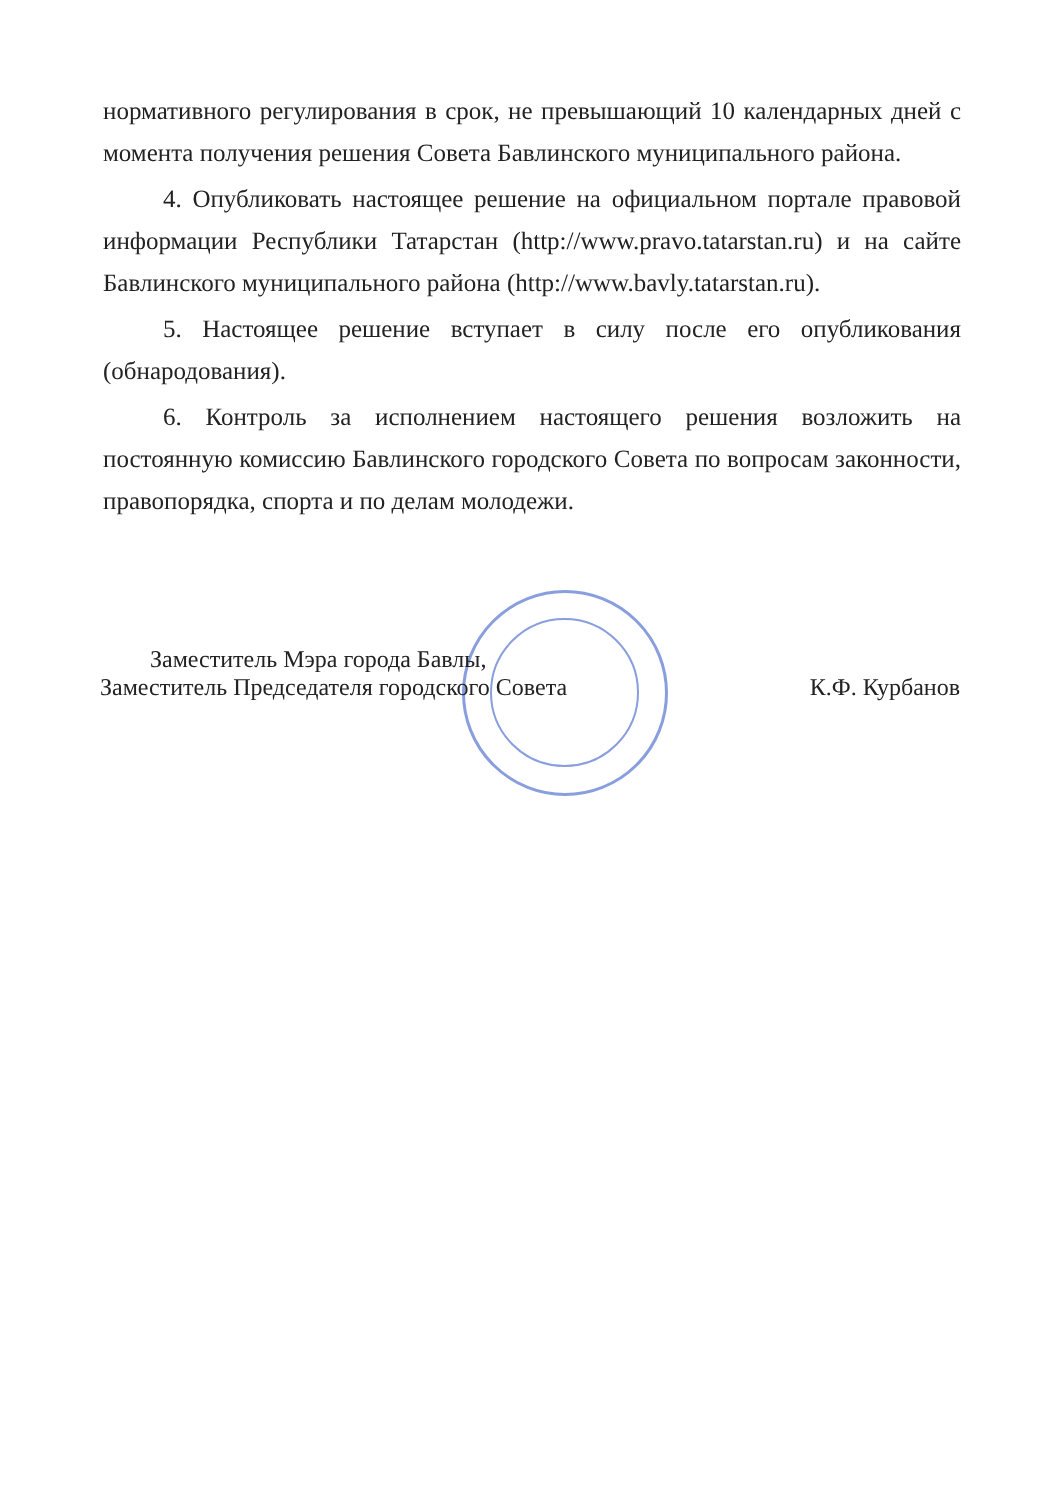нормативного регулирования в срок, не превышающий 10 календарных дней с момента получения решения Совета Бавлинского муниципального района.
4. Опубликовать настоящее решение на официальном портале правовой информации Республики Татарстан (http://www.pravo.tatarstan.ru) и на сайте Бавлинского муниципального района (http://www.bavly.tatarstan.ru).
5. Настоящее решение вступает в силу после его опубликования (обнародования).
6. Контроль за исполнением настоящего решения возложить на постоянную комиссию Бавлинского городского Совета по вопросам законности, правопорядка, спорта и по делам молодежи.
Заместитель Мэра города Бавлы,
Заместитель Председателя городского Совета
К.Ф. Курбанов